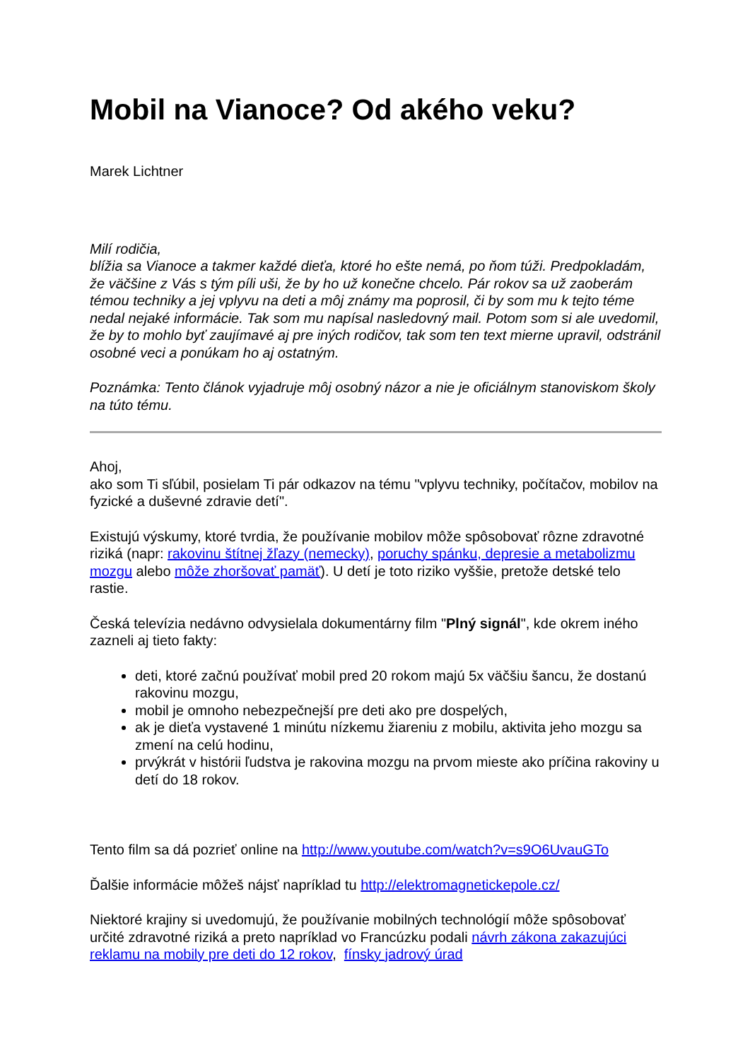Mobil na Vianoce? Od akého veku?
Marek Lichtner
Milí rodičia,
blížia sa Vianoce a takmer každé dieťa, ktoré ho ešte nemá, po ňom túži. Predpokladám, že väčšine z Vás s tým píli uši, že by ho už konečne chcelo. Pár rokov sa už zaoberám témou techniky a jej vplyvu na deti a môj známy ma poprosil, či by som mu k tejto téme nedal nejaké informácie. Tak som mu napísal nasledovný mail. Potom som si ale uvedomil, že by to mohlo byť zaujímavé aj pre iných rodičov, tak som ten text mierne upravil, odstránil osobné veci a ponúkam ho aj ostatným.
Poznámka: Tento článok vyjadruje môj osobný názor a nie je oficiálnym stanoviskom školy na túto tému.
Ahoj,
ako som Ti sľúbil, posielam Ti pár odkazov na tému "vplyvu techniky, počítačov, mobilov na fyzické a duševné zdravie detí".
Existujú výskumy, ktoré tvrdia, že používanie mobilov môže spôsobovať rôzne zdravotné riziká (napr: rakovinu štítnej žľazy (nemecky), poruchy spánku, depresie a metabolizmu mozgu alebo môže zhoršovať pamäť). U detí je toto riziko vyššie, pretože detské telo rastie.
Česká televízia nedávno odvysielala dokumentárny film "Plný signál", kde okrem iného zazneli aj tieto fakty:
deti, ktoré začnú používať mobil pred 20 rokom majú 5x väčšiu šancu, že dostanú rakovinu mozgu,
mobil je omnoho nebezpečnejší pre deti ako pre dospelých,
ak je dieťa vystavené 1 minútu nízkemu žiareniu z mobilu, aktivita jeho mozgu sa zmení na celú hodinu,
prvýkrát v histórii ľudstva je rakovina mozgu na prvom mieste ako príčina rakoviny u detí do 18 rokov.
Tento film sa dá pozrieť online na http://www.youtube.com/watch?v=s9O6UvauGTo
Ďalšie informácie môžeš nájsť napríklad tu http://elektromagnetickepole.cz/
Niektoré krajiny si uvedomujú, že používanie mobilných technológií môže spôsobovať určité zdravotné riziká a preto napríklad vo Francúzku podali návrh zákona zakazujúci reklamu na mobily pre deti do 12 rokov, fínsky jadrový úrad